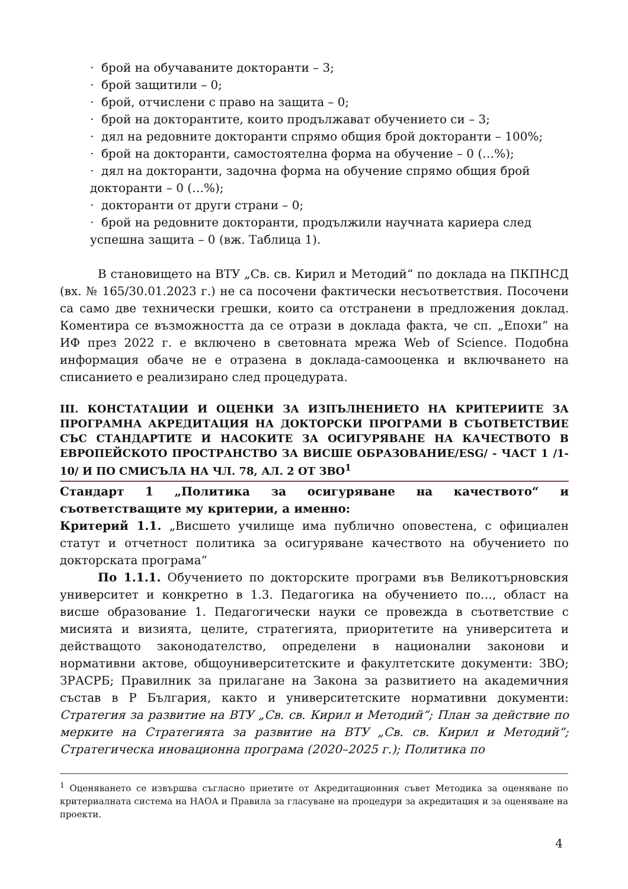· брой на обучаваните докторанти – 3;
· брой защитили – 0;
· брой, отчислени с право на защита – 0;
· брой на докторантите, които продължават обучението си – 3;
· дял на редовните докторанти спрямо общия брой докторанти – 100%;
· брой на докторанти, самостоятелна форма на обучение – 0 (…%);
· дял на докторанти, задочна форма на обучение спрямо общия брой докторанти – 0 (…%);
· докторанти от други страни – 0;
· брой на редовните докторанти, продължили научната кариера след успешна защита – 0 (вж. Таблица 1).
В становището на ВТУ „Св. св. Кирил и Методий“ по доклада на ПКПНСД (вх. № 165/30.01.2023 г.) не са посочени фактически несъответствия. Посочени са само две технически грешки, които са отстранени в предложения доклад. Коментира се възможността да се отрази в доклада факта, че сп. „Епохи” на ИФ през 2022 г. е включено в световната мрежа Web of Science. Подобна информация обаче не е отразена в доклада-самооценка и включването на списанието е реализирано след процедурата.
III. КОНСТАТАЦИИ И ОЦЕНКИ ЗА ИЗПЪЛНЕНИЕТО НА КРИТЕРИИТЕ ЗА ПРОГРАМНА АКРЕДИТАЦИЯ НА ДОКТОРСКИ ПРОГРАМИ В СЪОТВЕТСТВИЕ СЪС СТАНДАРТИТЕ И НАСОКИТЕ ЗА ОСИГУРЯВАНЕ НА КАЧЕСТВОТО В ЕВРОПЕЙСКОТО ПРОСТРАНСТВО ЗА ВИСШЕ ОБРАЗОВАНИЕ/ESG/ - ЧАСТ 1 /1-10/ И ПО СМИСЪЛА НА ЧЛ. 78, АЛ. 2 ОТ ЗВО<sup>1</sup>
Стандарт 1 „Политика за осигуряване на качеството“ и съответстващите му критерии, а именно:
Критерий 1.1. „Висшето училище има публично оповестена, с официален статут и отчетност политика за осигуряване качеството на обучението по докторската програма“
По 1.1.1. Обучението по докторските програми във Великотърновския университет и конкретно в 1.3. Педагогика на обучението по…, област на висше образование 1. Педагогически науки се провежда в съответствие с мисията и визията, целите, стратегията, приоритетите на университета и действащото законодателство, определени в национални законови и нормативни актове, общоуниверситетските и факултетските документи: ЗВО; ЗРАСРБ; Правилник за прилагане на Закона за развитието на академичния състав в Р България, както и университетските нормативни документи: Стратегия за развитие на ВТУ „Св. св. Кирил и Методий“; План за действие по мерките на Стратегията за развитие на ВТУ „Св. св. Кирил и Методий“; Стратегическа иновационна програма (2020–2025 г.); Политика по
<sup>1</sup> Оценяването се извършва съгласно приетите от Акредитационния съвет Методика за оценяване по критериалната система на НАОА и Правила за гласуване на процедури за акредитация и за оценяване на проекти.
4